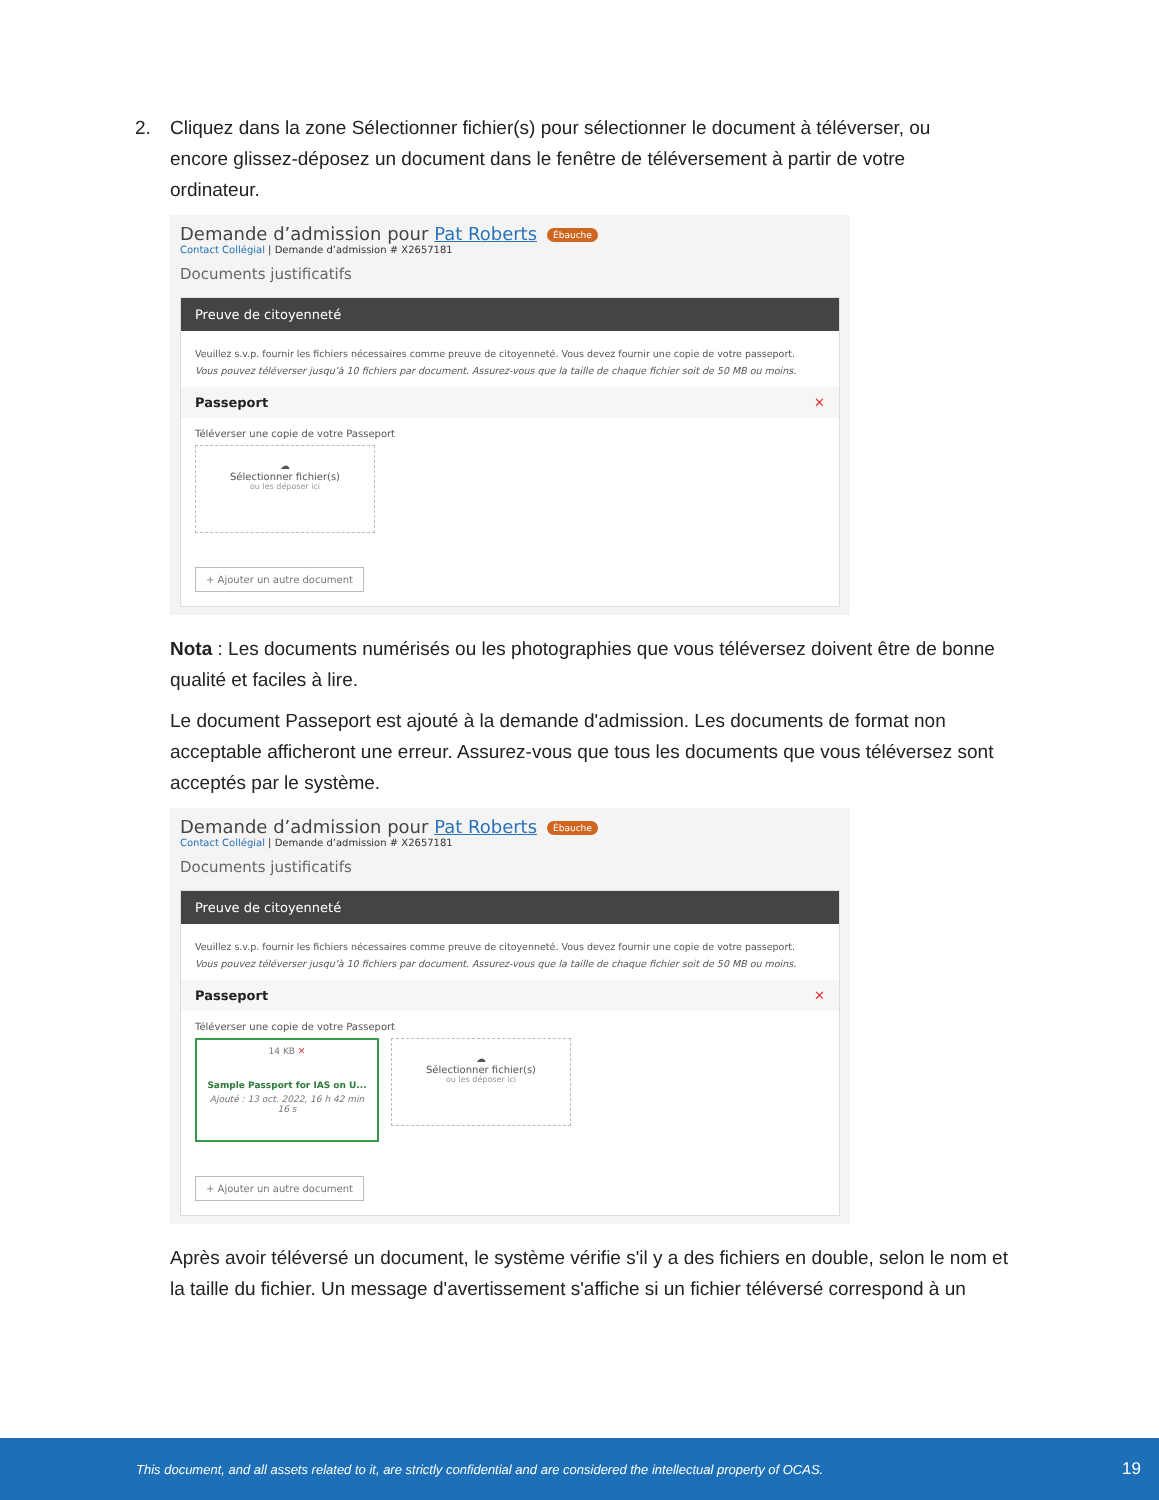2. Cliquez dans la zone Sélectionner fichier(s) pour sélectionner le document à téléverser, ou encore glissez-déposez un document dans le fenêtre de téléversement à partir de votre ordinateur.
Demande d’admission pour Pat Roberts Ébauche
Contact Collégial | Demande d’admission # X2657181
Documents justificatifs
Preuve de citoyenneté
Veuillez s.v.p. fournir les fichiers nécessaires comme preuve de citoyenneté. Vous devez fournir une copie de votre passeport.
Vous pouvez téléverser jusqu’à 10 fichiers par document. Assurez-vous que la taille de chaque fichier soit de 50 MB ou moins.
Passeport ✕
Téléverser une copie de votre Passeport
☁
Sélectionner fichier(s)
ou les déposer ici
+ Ajouter un autre document
Nota : Les documents numérisés ou les photographies que vous téléversez doivent être de bonne qualité et faciles à lire.
Le document Passeport est ajouté à la demande d'admission. Les documents de format non acceptable afficheront une erreur. Assurez-vous que tous les documents que vous téléversez sont acceptés par le système.
Demande d’admission pour Pat Roberts Ébauche
Contact Collégial | Demande d’admission # X2657181
Documents justificatifs
Preuve de citoyenneté
Veuillez s.v.p. fournir les fichiers nécessaires comme preuve de citoyenneté. Vous devez fournir une copie de votre passeport.
Vous pouvez téléverser jusqu’à 10 fichiers par document. Assurez-vous que la taille de chaque fichier soit de 50 MB ou moins.
Passeport ✕
Téléverser une copie de votre Passeport
14 KB ✕
Sample Passport for IAS on U...
Ajouté : 13 oct. 2022, 16 h 42 min 16 s
☁
Sélectionner fichier(s)
ou les déposer ici
+ Ajouter un autre document
Après avoir téléversé un document, le système vérifie s'il y a des fichiers en double, selon le nom et la taille du fichier. Un message d'avertissement s'affiche si un fichier téléversé correspond à un
This document, and all assets related to it, are strictly confidential and are considered the intellectual property of OCAS. 19